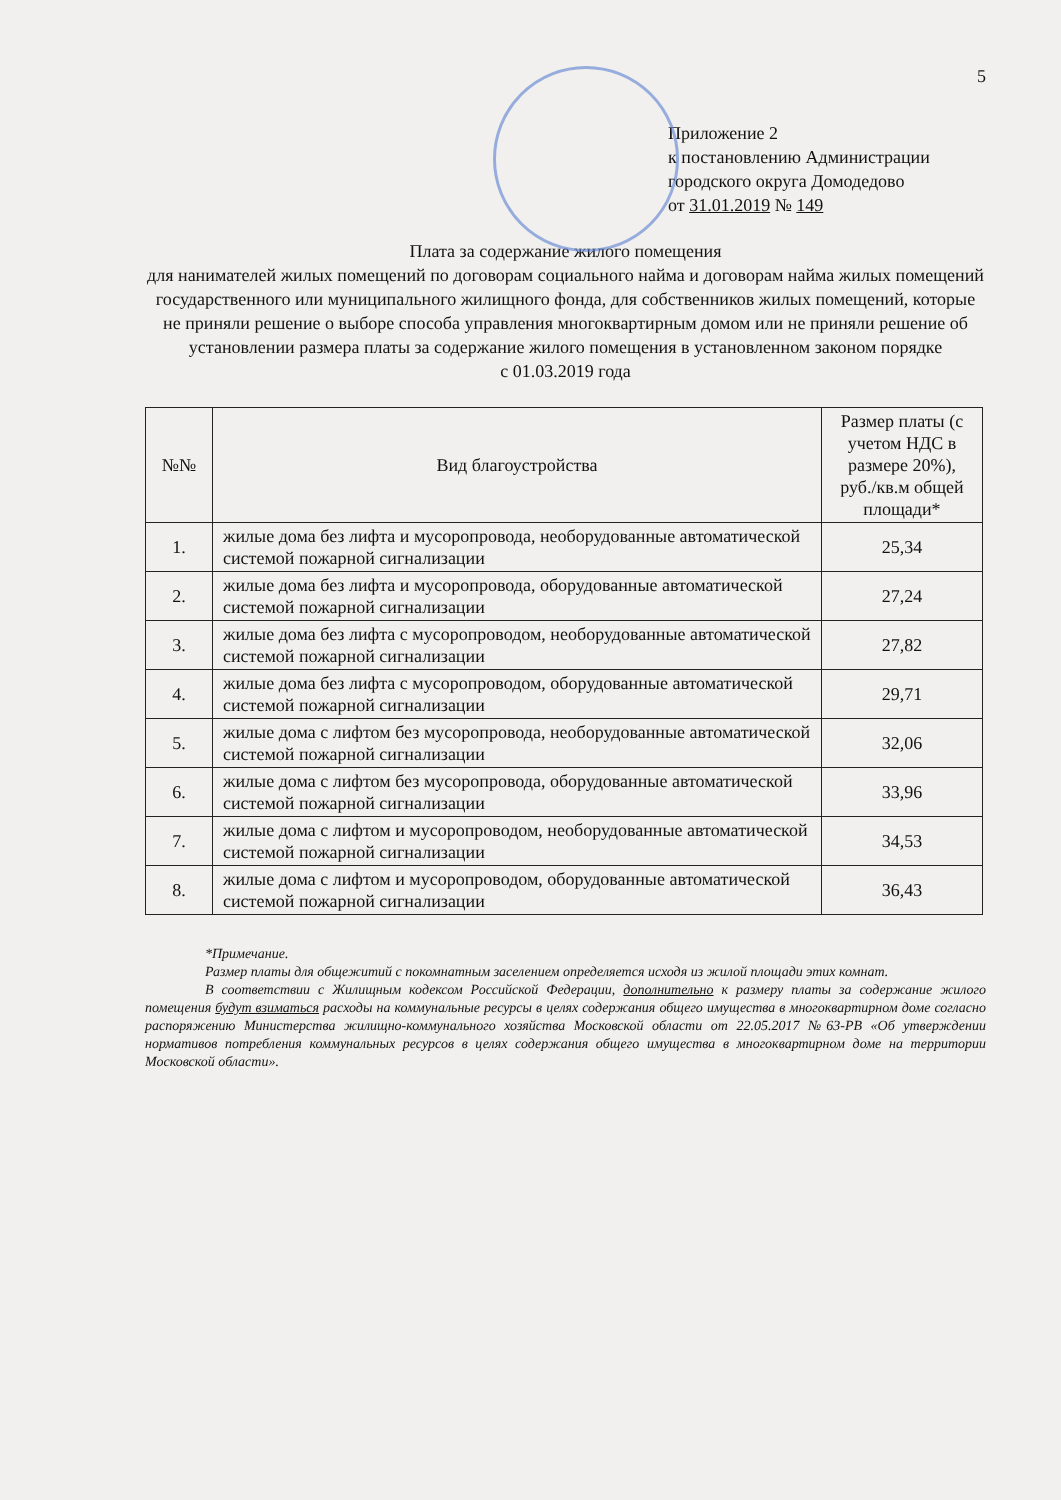5
Приложение 2
к постановлению Администрации
городского округа Домодедово
от 31.01.2019 № 149
Плата за содержание жилого помещения
для нанимателей жилых помещений по договорам социального найма и договорам найма жилых помещений государственного или муниципального жилищного фонда, для собственников жилых помещений, которые не приняли решение о выборе способа управления многоквартирным домом или не приняли решение об установлении размера платы за содержание жилого помещения в установленном законом порядке
с 01.03.2019 года
| №№ | Вид благоустройства | Размер платы (с учетом НДС в размере 20%), руб./кв.м общей площади* |
| --- | --- | --- |
| 1. | жилые дома без лифта и мусоропровода, необорудованные автоматической системой пожарной сигнализации | 25,34 |
| 2. | жилые дома без лифта и мусоропровода, оборудованные автоматической системой пожарной сигнализации | 27,24 |
| 3. | жилые дома без лифта с мусоропроводом, необорудованные автоматической системой пожарной сигнализации | 27,82 |
| 4. | жилые дома без лифта с мусоропроводом, оборудованные автоматической системой пожарной сигнализации | 29,71 |
| 5. | жилые дома с лифтом без мусоропровода, необорудованные автоматической системой пожарной сигнализации | 32,06 |
| 6. | жилые дома с лифтом без мусоропровода, оборудованные автоматической системой пожарной сигнализации | 33,96 |
| 7. | жилые дома с лифтом и мусоропроводом, необорудованные автоматической системой пожарной сигнализации | 34,53 |
| 8. | жилые дома с лифтом и мусоропроводом, оборудованные автоматической системой пожарной сигнализации | 36,43 |
*Примечание.
Размер платы для общежитий с покомнатным заселением определяется исходя из жилой площади этих комнат.
В соответствии с Жилищным кодексом Российской Федерации, дополнительно к размеру платы за содержание жилого помещения будут взиматься расходы на коммунальные ресурсы в целях содержания общего имущества в многоквартирном доме согласно распоряжению Министерства жилищно-коммунального хозяйства Московской области от 22.05.2017 №63-РВ «Об утверждении нормативов потребления коммунальных ресурсов в целях содержания общего имущества в многоквартирном доме на территории Московской области».